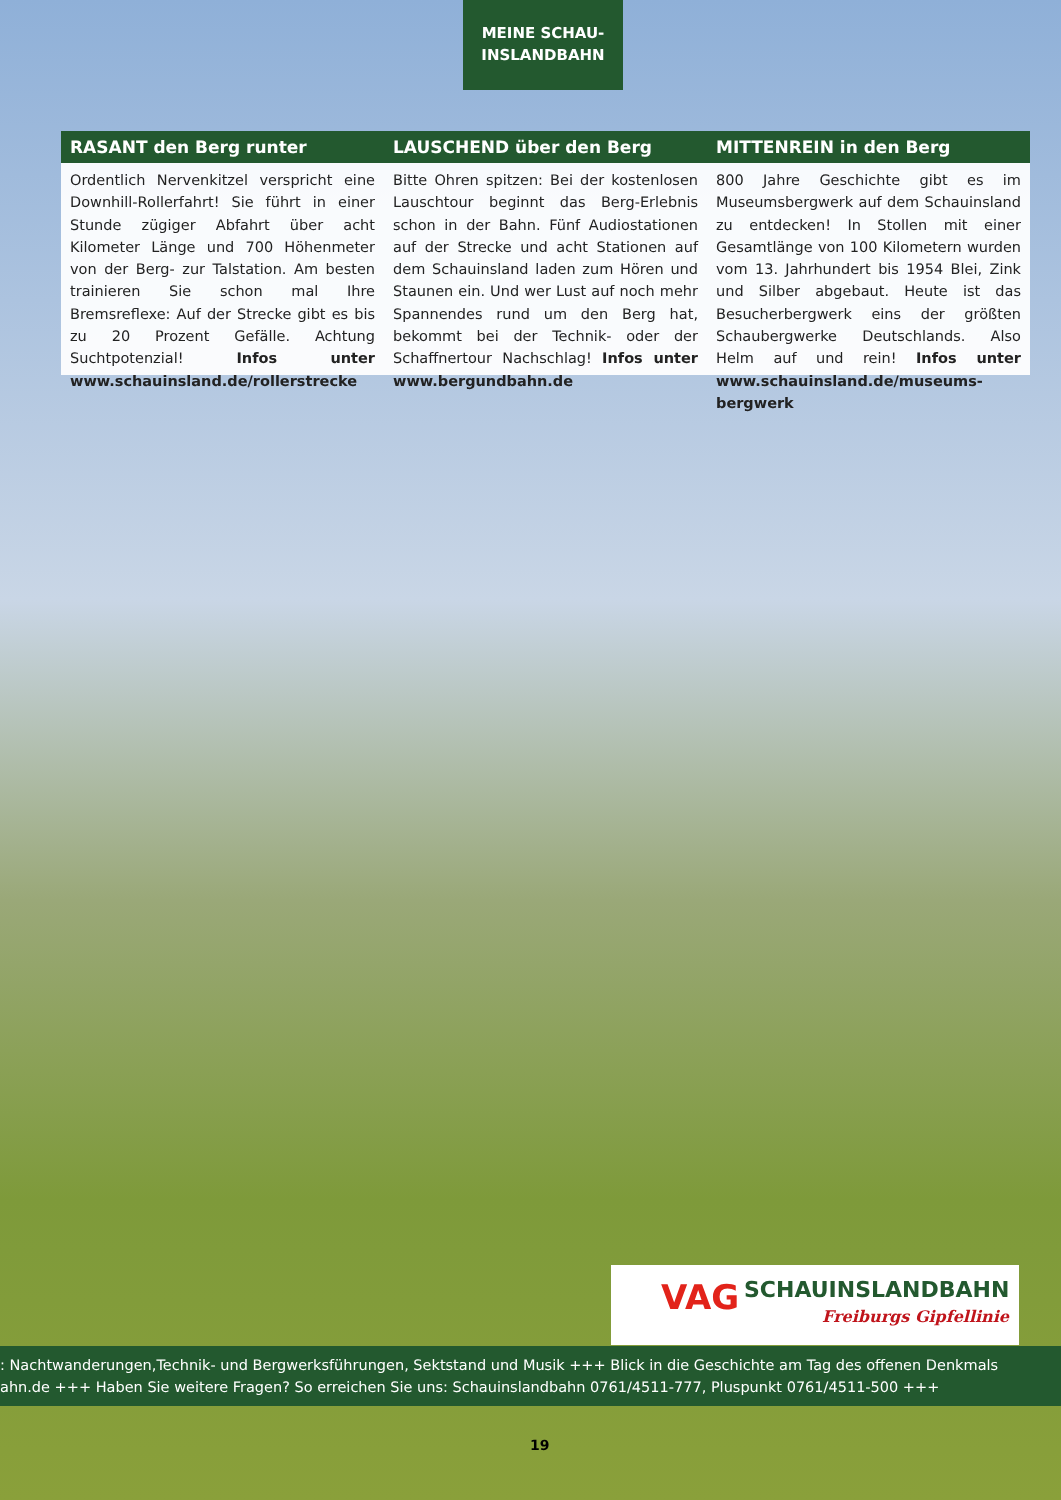MEINE SCHAU-
INSLANDBAHN
RASANT den Berg runter
Ordentlich Nervenkitzel verspricht eine Downhill-Rollerfahrt! Sie führt in einer Stunde zügiger Abfahrt über acht Kilometer Länge und 700 Höhenmeter von der Berg- zur Talstation. Am besten trainieren Sie schon mal Ihre Bremsreflexe: Auf der Strecke gibt es bis zu 20 Prozent Gefälle. Achtung Suchtpotenzial! Infos unter www.schauinsland.de/rollerstrecke
LAUSCHEND über den Berg
Bitte Ohren spitzen: Bei der kostenlosen Lauschtour beginnt das Berg-Erlebnis schon in der Bahn. Fünf Audiostationen auf der Strecke und acht Stationen auf dem Schauinsland laden zum Hören und Staunen ein. Und wer Lust auf noch mehr Spannendes rund um den Berg hat, bekommt bei der Technik- oder der Schaffnertour Nachschlag! Infos unter www.bergundbahn.de
MITTENREIN in den Berg
800 Jahre Geschichte gibt es im Museumsbergwerk auf dem Schauinsland zu entdecken! In Stollen mit einer Gesamtlänge von 100 Kilometern wurden vom 13. Jahrhundert bis 1954 Blei, Zink und Silber abgebaut. Heute ist das Besucherbergwerk eins der größten Schaubergwerke Deutschlands. Also Helm auf und rein! Infos unter www.schauinsland.de/museums-bergwerk
VAG SCHAUINSLANDBAHN
Freiburgs Gipfellinie
: Nachtwanderungen,Technik- und Bergwerksführungen, Sektstand und Musik +++ Blick in die Geschichte am Tag des offenen Denkmals
ahn.de +++ Haben Sie weitere Fragen? So erreichen Sie uns: Schauinslandbahn 0761/4511-777, Pluspunkt 0761/4511-500 +++
19